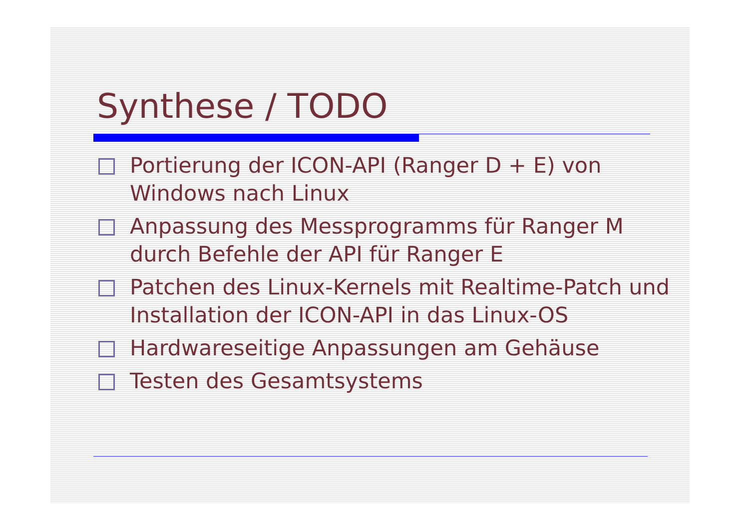Synthese / TODO
Portierung der ICON-API (Ranger D + E) von Windows nach Linux
Anpassung des Messprogramms für Ranger M durch Befehle der API für Ranger E
Patchen des Linux-Kernels mit Realtime-Patch und Installation der ICON-API in das Linux-OS
Hardwareseitige Anpassungen am Gehäuse
Testen des Gesamtsystems